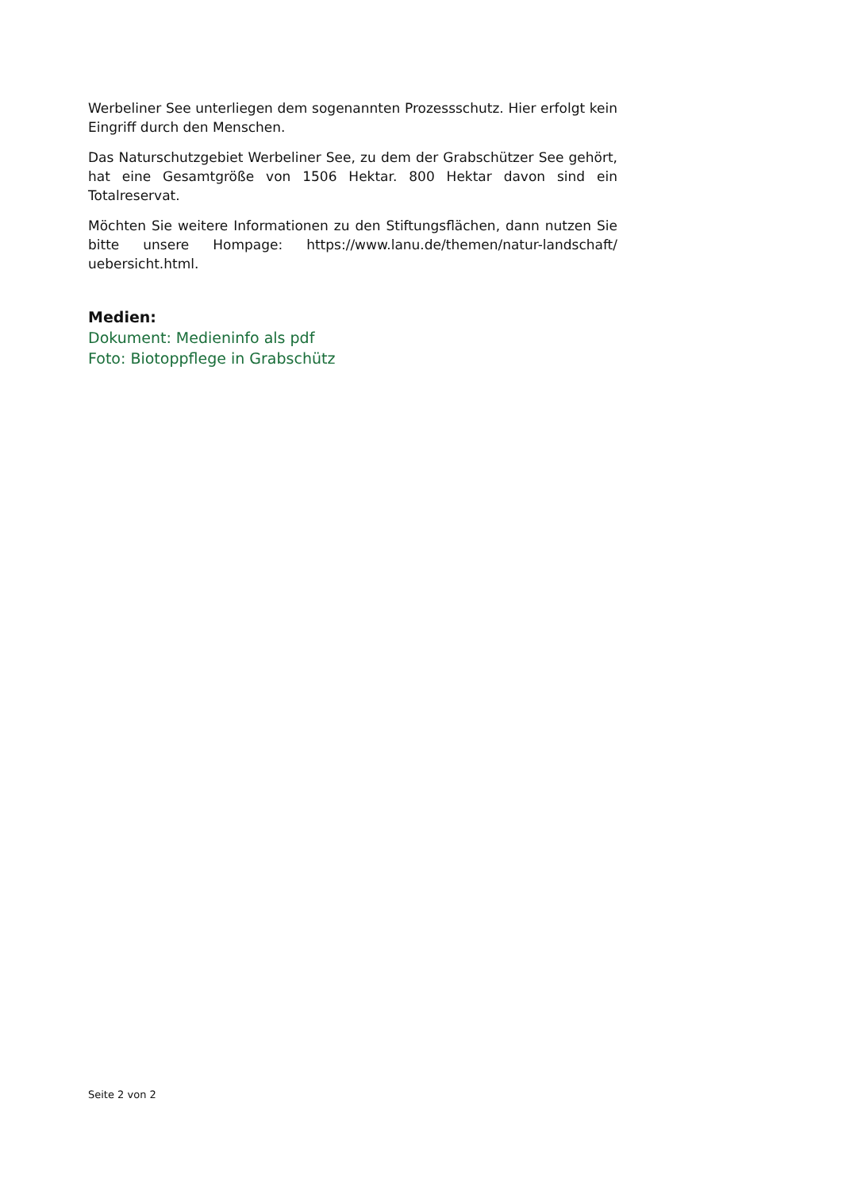Werbeliner See unterliegen dem sogenannten Prozessschutz. Hier erfolgt kein Eingriff durch den Menschen.
Das Naturschutzgebiet Werbeliner See, zu dem der Grabschützer See gehört, hat eine Gesamtgröße von 1506 Hektar. 800 Hektar davon sind ein Totalreservat.
Möchten Sie weitere Informationen zu den Stiftungsflächen, dann nutzen Sie bitte unsere Hompage: https://www.lanu.de/themen/natur-landschaft/ uebersicht.html.
Medien:
Dokument: Medieninfo als pdf
Foto: Biotoppflege in Grabschütz
Seite 2 von 2